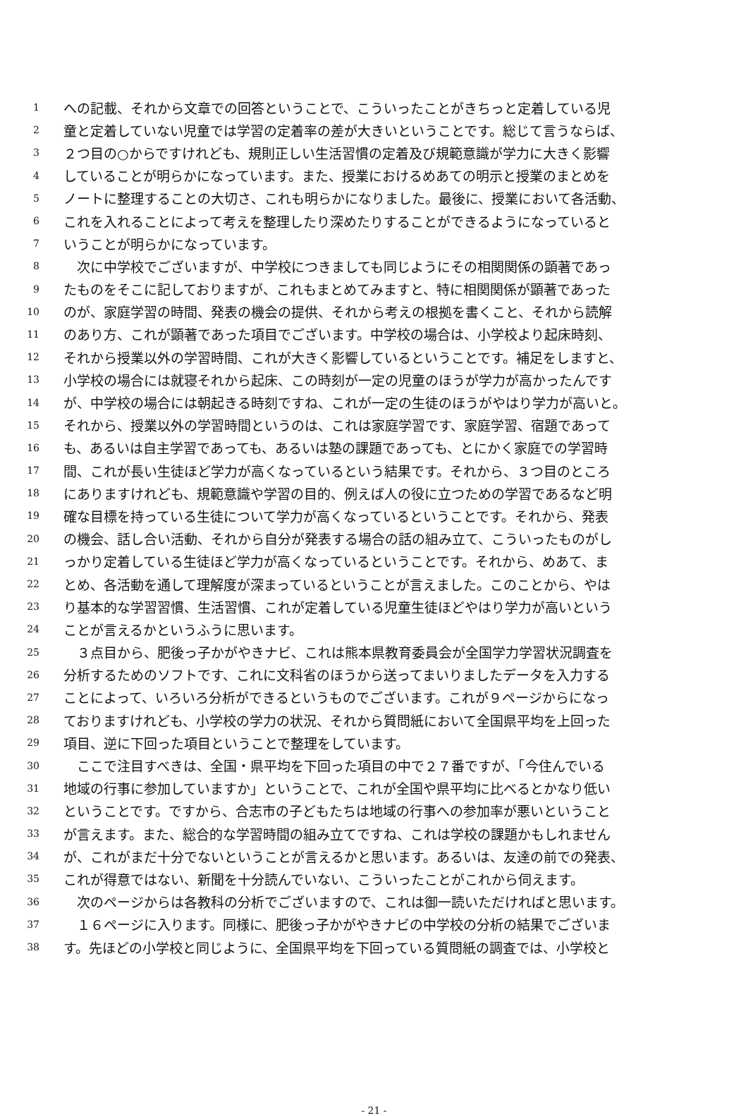1 への記載、それから文章での回答ということで、こういったことがきちっと定着している児
2 童と定着していない児童では学習の定着率の差が大きいということです。総じて言うならば、
3 ２つ目の○からですけれども、規則正しい生活習慣の定着及び規範意識が学力に大きく影響
4 していることが明らかになっています。また、授業におけるめあての明示と授業のまとめを
5 ノートに整理することの大切さ、これも明らかになりました。最後に、授業において各活動、
6 これを入れることによって考えを整理したり深めたりすることができるようになっていると
7 いうことが明らかになっています。
8　次に中学校でございますが、中学校につきましても同じようにその相関関係の顕著であっ
9 たものをそこに記しておりますが、これもまとめてみますと、特に相関関係が顕著であった
10 のが、家庭学習の時間、発表の機会の提供、それから考えの根拠を書くこと、それから読解
11 のあり方、これが顕著であった項目でございます。中学校の場合は、小学校より起床時刻、
12 それから授業以外の学習時間、これが大きく影響しているということです。補足をしますと、
13 小学校の場合には就寝それから起床、この時刻が一定の児童のほうが学力が高かったんです
14 が、中学校の場合には朝起きる時刻ですね、これが一定の生徒のほうがやはり学力が高いと。
15 それから、授業以外の学習時間というのは、これは家庭学習です、家庭学習、宿題であって
16 も、あるいは自主学習であっても、あるいは塾の課題であっても、とにかく家庭での学習時
17 間、これが長い生徒ほど学力が高くなっているという結果です。それから、３つ目のところ
18 にありますけれども、規範意識や学習の目的、例えば人の役に立つための学習であるなど明
19 確な目標を持っている生徒について学力が高くなっているということです。それから、発表
20 の機会、話し合い活動、それから自分が発表する場合の話の組み立て、こういったものがし
21 っかり定着している生徒ほど学力が高くなっているということです。それから、めあて、ま
22 とめ、各活動を通して理解度が深まっているということが言えました。このことから、やは
23 り基本的な学習習慣、生活習慣、これが定着している児童生徒ほどやはり学力が高いという
24 ことが言えるかというふうに思います。
25　３点目から、肥後っ子かがやきナビ、これは熊本県教育委員会が全国学力学習状況調査を
26 分析するためのソフトです、これに文科省のほうから送ってまいりましたデータを入力する
27 ことによって、いろいろ分析ができるというものでございます。これが９ページからになっ
28 ておりますけれども、小学校の学力の状況、それから質問紙において全国県平均を上回った
29 項目、逆に下回った項目ということで整理をしています。
30　ここで注目すべきは、全国・県平均を下回った項目の中で２７番ですが、「今住んでいる
31 地域の行事に参加していますか」ということで、これが全国や県平均に比べるとかなり低い
32 ということです。ですから、合志市の子どもたちは地域の行事への参加率が悪いということ
33 が言えます。また、総合的な学習時間の組み立てですね、これは学校の課題かもしれません
34 が、これがまだ十分でないということが言えるかと思います。あるいは、友達の前での発表、
35 これが得意ではない、新聞を十分読んでいない、こういったことがこれから伺えます。
36　次のページからは各教科の分析でございますので、これは御一読いただければと思います。
37　１６ページに入ります。同様に、肥後っ子かがやきナビの中学校の分析の結果でございま
38 す。先ほどの小学校と同じように、全国県平均を下回っている質問紙の調査では、小学校と
- 21 -